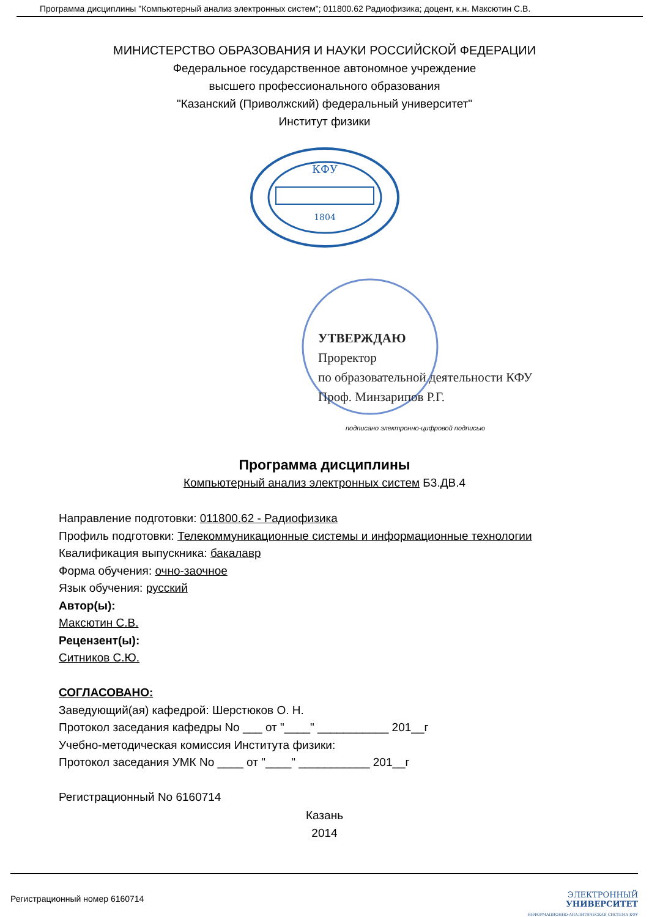Программа дисциплины "Компьютерный анализ электронных систем"; 011800.62 Радиофизика; доцент, к.н. Максютин С.В.
МИНИСТЕРСТВО ОБРАЗОВАНИЯ И НАУКИ РОССИЙСКОЙ ФЕДЕРАЦИИ
Федеральное государственное автономное учреждение
высшего профессионального образования
"Казанский (Приволжский) федеральный университет"
Институт физики
КФУ
1804
УТВЕРЖДАЮ
Проректор
по образовательной деятельности КФУ
Проф. Минзарипов Р.Г.
подписано электронно-цифровой подписью
Программа дисциплины
Компьютерный анализ электронных систем Б3.ДВ.4
Направление подготовки: 011800.62 - Радиофизика
Профиль подготовки: Телекоммуникационные системы и информационные технологии
Квалификация выпускника: бакалавр
Форма обучения: очно-заочное
Язык обучения: русский
Автор(ы):
Максютин С.В.
Рецензент(ы):
Ситников С.Ю.
СОГЛАСОВАНО:
Заведующий(ая) кафедрой: Шерстюков О. Н.
Протокол заседания кафедры No ___ от "____" ___________ 201__г
Учебно-методическая комиссия Института физики:
Протокол заседания УМК No ____ от "____" ___________ 201__г
Регистрационный No 6160714
Казань
2014
Регистрационный номер 6160714 ЭЛЕКТРОННЫЙ
УНИВЕРСИТЕТ
ИНФОРМАЦИОННО-АНАЛИТИЧЕСКАЯ СИСТЕМА КФУ